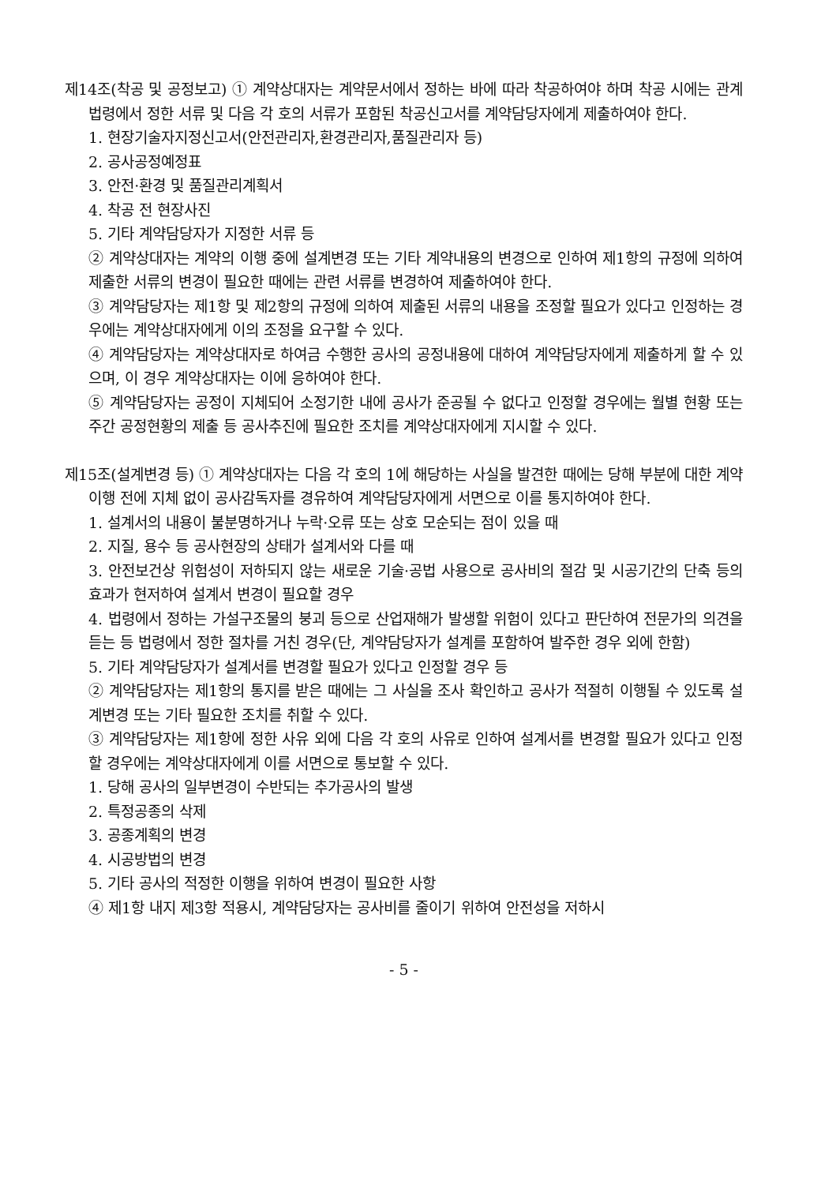제14조(착공 및 공정보고) ① 계약상대자는 계약문서에서 정하는 바에 따라 착공하여야 하며 착공 시에는 관계법령에서 정한 서류 및 다음 각 호의 서류가 포함된 착공신고서를 계약담당자에게 제출하여야 한다.
1. 현장기술자지정신고서(안전관리자,환경관리자,품질관리자 등)
2. 공사공정예정표
3. 안전·환경 및 품질관리계획서
4. 착공 전 현장사진
5. 기타 계약담당자가 지정한 서류 등
② 계약상대자는 계약의 이행 중에 설계변경 또는 기타 계약내용의 변경으로 인하여 제1항의 규정에 의하여 제출한 서류의 변경이 필요한 때에는 관련 서류를 변경하여 제출하여야 한다.
③ 계약담당자는 제1항 및 제2항의 규정에 의하여 제출된 서류의 내용을 조정할 필요가 있다고 인정하는 경우에는 계약상대자에게 이의 조정을 요구할 수 있다.
④ 계약담당자는 계약상대자로 하여금 수행한 공사의 공정내용에 대하여 계약담당자에게 제출하게 할 수 있으며, 이 경우 계약상대자는 이에 응하여야 한다.
⑤ 계약담당자는 공정이 지체되어 소정기한 내에 공사가 준공될 수 없다고 인정할 경우에는 월별 현황 또는 주간 공정현황의 제출 등 공사추진에 필요한 조치를 계약상대자에게 지시할 수 있다.
제15조(설계변경 등) ① 계약상대자는 다음 각 호의 1에 해당하는 사실을 발견한 때에는 당해 부분에 대한 계약이행 전에 지체 없이 공사감독자를 경유하여 계약담당자에게 서면으로 이를 통지하여야 한다.
1. 설계서의 내용이 불분명하거나 누락·오류 또는 상호 모순되는 점이 있을 때
2. 지질, 용수 등 공사현장의 상태가 설계서와 다를 때
3. 안전보건상 위험성이 저하되지 않는 새로운 기술·공법 사용으로 공사비의 절감 및 시공기간의 단축 등의 효과가 현저하여 설계서 변경이 필요할 경우
4. 법령에서 정하는 가설구조물의 붕괴 등으로 산업재해가 발생할 위험이 있다고 판단하여 전문가의 의견을 듣는 등 법령에서 정한 절차를 거친 경우(단, 계약담당자가 설계를 포함하여 발주한 경우 외에 한함)
5. 기타 계약담당자가 설계서를 변경할 필요가 있다고 인정할 경우 등
② 계약담당자는 제1항의 통지를 받은 때에는 그 사실을 조사 확인하고 공사가 적절히 이행될 수 있도록 설계변경 또는 기타 필요한 조치를 취할 수 있다.
③ 계약담당자는 제1항에 정한 사유 외에 다음 각 호의 사유로 인하여 설계서를 변경할 필요가 있다고 인정할 경우에는 계약상대자에게 이를 서면으로 통보할 수 있다.
1. 당해 공사의 일부변경이 수반되는 추가공사의 발생
2. 특정공종의 삭제
3. 공종계획의 변경
4. 시공방법의 변경
5. 기타 공사의 적정한 이행을 위하여 변경이 필요한 사항
④ 제1항 내지 제3항 적용시, 계약담당자는 공사비를 줄이기 위하여 안전성을 저하시
- 5 -